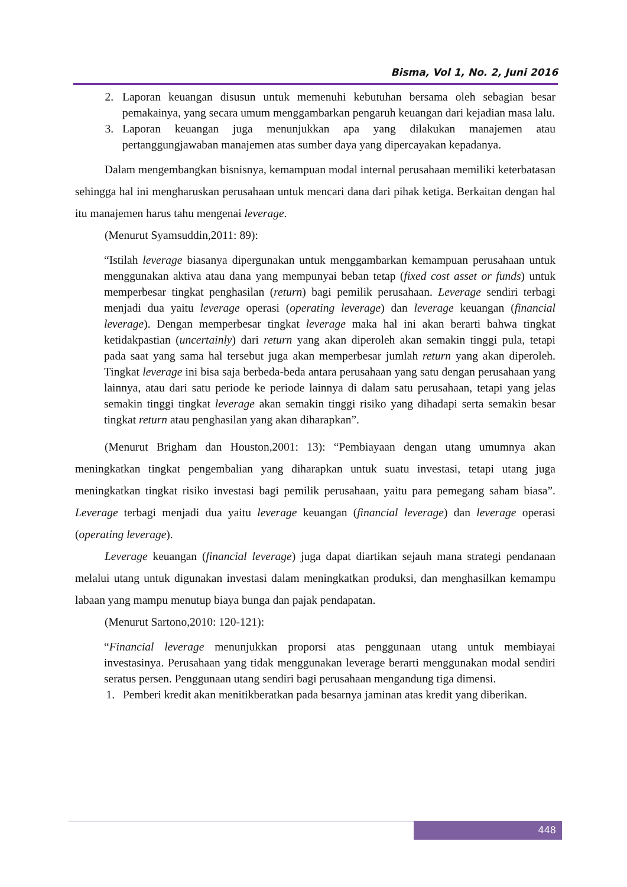Bisma, Vol 1, No. 2, Juni 2016
2. Laporan keuangan disusun untuk memenuhi kebutuhan bersama oleh sebagian besar pemakainya, yang secara umum menggambarkan pengaruh keuangan dari kejadian masa lalu.
3. Laporan keuangan juga menunjukkan apa yang dilakukan manajemen atau pertanggungjawaban manajemen atas sumber daya yang dipercayakan kepadanya.
Dalam mengembangkan bisnisnya, kemampuan modal internal perusahaan memiliki keterbatasan sehingga hal ini mengharuskan perusahaan untuk mencari dana dari pihak ketiga. Berkaitan dengan hal itu manajemen harus tahu mengenai leverage.
(Menurut Syamsuddin,2011: 89):
“Istilah leverage biasanya dipergunakan untuk menggambarkan kemampuan perusahaan untuk menggunakan aktiva atau dana yang mempunyai beban tetap (fixed cost asset or funds) untuk memperbesar tingkat penghasilan (return) bagi pemilik perusahaan. Leverage sendiri terbagi menjadi dua yaitu leverage operasi (operating leverage) dan leverage keuangan (financial leverage). Dengan memperbesar tingkat leverage maka hal ini akan berarti bahwa tingkat ketidakpastian (uncertainly) dari return yang akan diperoleh akan semakin tinggi pula, tetapi pada saat yang sama hal tersebut juga akan memperbesar jumlah return yang akan diperoleh. Tingkat leverage ini bisa saja berbeda-beda antara perusahaan yang satu dengan perusahaan yang lainnya, atau dari satu periode ke periode lainnya di dalam satu perusahaan, tetapi yang jelas semakin tinggi tingkat leverage akan semakin tinggi risiko yang dihadapi serta semakin besar tingkat return atau penghasilan yang akan diharapkan”.
(Menurut Brigham dan Houston,2001: 13): “Pembiayaan dengan utang umumnya akan meningkatkan tingkat pengembalian yang diharapkan untuk suatu investasi, tetapi utang juga meningkatkan tingkat risiko investasi bagi pemilik perusahaan, yaitu para pemegang saham biasa”. Leverage terbagi menjadi dua yaitu leverage keuangan (financial leverage) dan leverage operasi (operating leverage).
Leverage keuangan (financial leverage) juga dapat diartikan sejauh mana strategi pendanaan melalui utang untuk digunakan investasi dalam meningkatkan produksi, dan menghasilkan kemampu labaan yang mampu menutup biaya bunga dan pajak pendapatan.
(Menurut Sartono,2010: 120-121):
“Financial leverage menunjukkan proporsi atas penggunaan utang untuk membiayai investasinya. Perusahaan yang tidak menggunakan leverage berarti menggunakan modal sendiri seratus persen. Penggunaan utang sendiri bagi perusahaan mengandung tiga dimensi.
1. Pemberi kredit akan menitikberatkan pada besarnya jaminan atas kredit yang diberikan.
448